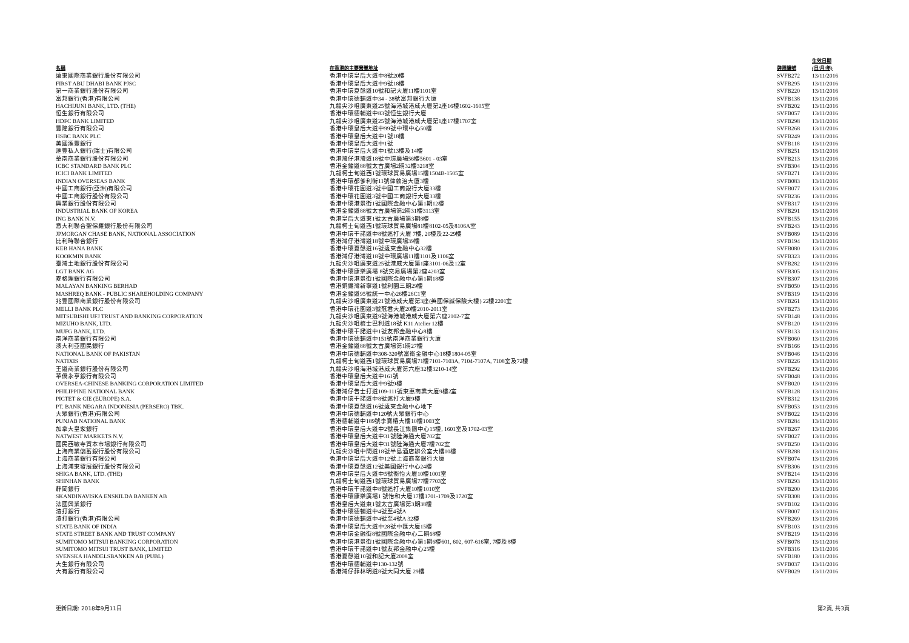| 名稱 | 在香港的主要營業地址 | 牌照編號 | 生效日期 (日/月/年) |
| --- | --- | --- | --- |
| 遠東國際商業銀行股份有限公司 | 香港中環皇后大道中8號20樓 | SVFB272 | 13/11/2016 |
| FIRST ABU DHABI BANK PJSC | 香港中環皇后大道中9號18樓 | SVFB295 | 13/11/2016 |
| 第一商業銀行股份有限公司 | 香港中環夏慤道10號和記大廈11樓1101室 | SVFB220 | 13/11/2016 |
| 富邦銀行(香港)有限公司 | 香港中環德輔道中34 - 38號富邦銀行大廈 | SVFB138 | 13/11/2016 |
| HACHIJUNI BANK, LTD. (THE) | 九龍尖沙咀廣東道25號海港城港威大廈第2座16樓1602-1605室 | SVFB202 | 13/11/2016 |
| 恒生銀行有限公司 | 香港中環德輔道中83號恒生銀行大廈 | SVFB057 | 13/11/2016 |
| HDFC BANK LIMITED | 九龍尖沙咀廣東道25號海港城港威大廈第1座17樓1707室 | SVFB298 | 13/11/2016 |
| 豐隆銀行有限公司 | 香港中環皇后大道中99號中環中心50樓 | SVFB268 | 13/11/2016 |
| HSBC BANK PLC | 香港中環皇后大道中1號18樓 | SVFB249 | 13/11/2016 |
| 美國滙豐銀行 | 香港中環皇后大道中1號 | SVFB118 | 13/11/2016 |
| 滙豐私人銀行(瑞士)有限公司 | 香港中環皇后大道中1號13樓及14樓 | SVFB251 | 13/11/2016 |
| 華南商業銀行股份有限公司 | 香港灣仔港灣道18號中環廣場56樓5601 - 03室 | SVFB213 | 13/11/2016 |
| ICBC STANDARD BANK PLC | 香港金鐘道88號太古廣場2期32樓3218室 | SVFB304 | 13/11/2016 |
| ICICI BANK LIMITED | 九龍柯士甸道西1號環球貿易廣場15樓1504B-1505室 | SVFB271 | 13/11/2016 |
| INDIAN OVERSEAS BANK | 香港中環都爹利街11號律敦治大廈3樓 | SVFB083 | 13/11/2016 |
| 中國工商銀行(亞洲)有限公司 | 香港中環花園道3號中國工商銀行大廈33樓 | SVFB077 | 13/11/2016 |
| 中國工商銀行股份有限公司 | 香港中環花園道3號中國工商銀行大廈33樓 | SVFB236 | 13/11/2016 |
| 興業銀行股份有限公司 | 香港中環港景街1號國際金融中心第1期12樓 | SVFB317 | 13/11/2016 |
| INDUSTRIAL BANK OF KOREA | 香港金鐘道88號太古廣場第2期31樓3113室 | SVFB291 | 13/11/2016 |
| ING BANK N.V. | 香港皇后大道東1號太古廣場第3期8樓 | SVFB155 | 13/11/2016 |
| 意大利聯合聖保羅銀行股份有限公司 | 九龍柯士甸道西1號環球貿易廣場81樓8102-05及8106A室 | SVFB243 | 13/11/2016 |
| JPMORGAN CHASE BANK, NATIONAL ASSOCIATION | 香港中環干諾道中8號遮打大廈 7樓, 20樓及22-29樓 | SVFB089 | 13/11/2016 |
| 比利時聯合銀行 | 香港灣仔港灣道18號中環廣場39樓 | SVFB194 | 13/11/2016 |
| KEB HANA BANK | 香港中環夏慤道16號遠東金融中心32樓 | SVFB080 | 13/11/2016 |
| KOOKMIN BANK | 香港灣仔港灣道18號中環廣場11樓1101及1106室 | SVFB323 | 13/11/2016 |
| 臺灣土地銀行股份有限公司 | 九龍尖沙咀廣東道25號港威大廈第1座3101-06及12室 | SVFB282 | 13/11/2016 |
| LGT BANK AG | 香港中環康樂廣場 8號交易廣場第2座4203室 | SVFB305 | 13/11/2016 |
| 麥格理銀行有限公司 | 香港中環港景街1號國際金融中心第1期18樓 | SVFB307 | 13/11/2016 |
| MALAYAN BANKING BERHAD | 香港銅鑼灣新寧道1號利園三期29樓 | SVFB050 | 13/11/2016 |
| MASHREQ BANK - PUBLIC SHAREHOLDING COMPANY | 香港金鐘道95號統一中心26樓26C1室 | SVFB319 | 13/11/2016 |
| 兆豐國際商業銀行股份有限公司 | 九龍尖沙咀廣東道21號港威大廈第3座(英國保誠保險大樓) 22樓2201室 | SVFB261 | 13/11/2016 |
| MELLI BANK PLC | 香港中環花園道3號冠君大廈20樓2010-2011室 | SVFB273 | 13/11/2016 |
| MITSUBISHI UFJ TRUST AND BANKING CORPORATION | 九龍尖沙咀廣東道9號海港城港威大廈第六座2102-7室 | SVFB148 | 13/11/2016 |
| MIZUHO BANK, LTD. | 九龍尖沙咀梳士巴利道18號 K11 Atelier 12樓 | SVFB120 | 13/11/2016 |
| MUFG BANK, LTD. | 香港中環干諾道中1號友邦金融中心8樓 | SVFB133 | 13/11/2016 |
| 南洋商業銀行有限公司 | 香港中環德輔道中151號南洋商業銀行大廈 | SVFB060 | 13/11/2016 |
| 澳大利亞國民銀行 | 香港金鐘道88號太古廣場第1期27樓 | SVFB166 | 13/11/2016 |
| NATIONAL BANK OF PAKISTAN | 香港中環德輔道中308-320號富衛金融中心18樓1804-05室 | SVFB046 | 13/11/2016 |
| NATIXIS | 九龍柯士甸道西1號環球貿易廣場71樓7101-7103A, 7104-7107A, 7108室及72樓 | SVFB226 | 13/11/2016 |
| 王道商業銀行股份有限公司 | 九龍尖沙咀海港城港威大廈第六座32樓3210-14室 | SVFB292 | 13/11/2016 |
| 華僑永亨銀行有限公司 | 香港中環皇后大道中161號 | SVFB048 | 13/11/2016 |
| OVERSEA-CHINESE BANKING CORPORATION LIMITED | 香港中環皇后大道中9號9樓 | SVFB020 | 13/11/2016 |
| PHILIPPINE NATIONAL BANK | 香港灣仔告士打道109-111號東惠商業大廈9樓2室 | SVFB128 | 13/11/2016 |
| PICTET & CIE (EUROPE) S.A. | 香港中環干諾道中8號遮打大廈9樓 | SVFB312 | 13/11/2016 |
| PT. BANK NEGARA INDONESIA (PERSERO) TBK. | 香港中環夏慤道16號遠東金融中心地下 | SVFB053 | 13/11/2016 |
| 大眾銀行(香港)有限公司 | 香港中環德輔道中120號大眾銀行中心 | SVFB022 | 13/11/2016 |
| PUNJAB NATIONAL BANK | 香港德輔道中189號李寶椿大樓10樓1003室 | SVFB284 | 13/11/2016 |
| 加拿大皇家銀行 | 香港中環皇后大道中2號長江集團中心15樓, 1601室及1702-03室 | SVFB267 | 13/11/2016 |
| NATWEST MARKETS N.V. | 香港中環皇后大道中31號陸海通大廈702室 | SVFB027 | 13/11/2016 |
| 國民西敏寺資本市場銀行有限公司 | 香港中環皇后大道中31號陸海通大廈7樓702室 | SVFB250 | 13/11/2016 |
| 上海商業儲蓄銀行股份有限公司 | 九龍尖沙咀中間道18號半島酒店辦公室大樓10樓 | SVFB288 | 13/11/2016 |
| 上海商業銀行有限公司 | 香港中環皇后大道中12號上海商業銀行大廈 | SVFB074 | 13/11/2016 |
| 上海浦東發展銀行股份有限公司 | 香港中環夏慤道12號美國銀行中心24樓 | SVFB306 | 13/11/2016 |
| SHIGA BANK, LTD. (THE) | 香港中環皇后大道中5號衡怡大廈10樓1001室 | SVFB214 | 13/11/2016 |
| SHINHAN BANK | 九龍柯士甸道西1號環球貿易廣場77樓7703室 | SVFB293 | 13/11/2016 |
| 靜岡銀行 | 香港中環干諾道中8號遮打大廈10樓1010室 | SVFB200 | 13/11/2016 |
| SKANDINAVISKA ENSKILDA BANKEN AB | 香港中環康樂廣場1 號怡和大廈17樓1701-1709及1720室 | SVFB308 | 13/11/2016 |
| 法國興業銀行 | 香港皇后大道東1號太古廣場第3期38樓 | SVFB102 | 13/11/2016 |
| 渣打銀行 | 香港中環德輔道中4號至4號A | SVFB007 | 13/11/2016 |
| 渣打銀行(香港)有限公司 | 香港中環德輔道中4號至4號A 32樓 | SVFB269 | 13/11/2016 |
| STATE BANK OF INDIA | 香港中環皇后大道中28號中匯大廈15樓 | SVFB103 | 13/11/2016 |
| STATE STREET BANK AND TRUST COMPANY | 香港中環金融街8號國際金融中心二期68樓 | SVFB219 | 13/11/2016 |
| SUMITOMO MITSUI BANKING CORPORATION | 香港中環港景街1號國際金融中心第1期6樓601, 602, 607-616室, 7樓及8樓 | SVFB078 | 13/11/2016 |
| SUMITOMO MITSUI TRUST BANK, LIMITED | 香港中環干諾道中1號友邦金融中心25樓 | SVFB316 | 13/11/2016 |
| SVENSKA HANDELSBANKEN AB (PUBL) | 香港夏慤道10號和記大廈2008室 | SVFB180 | 13/11/2016 |
| 大生銀行有限公司 | 香港中環德輔道中130-132號 | SVFB037 | 13/11/2016 |
| 大有銀行有限公司 | 香港灣仔菲林明道8號大同大廈 29樓 | SVFB029 | 13/11/2016 |
更新日期: 2018年9月11日 第2頁, 共3頁